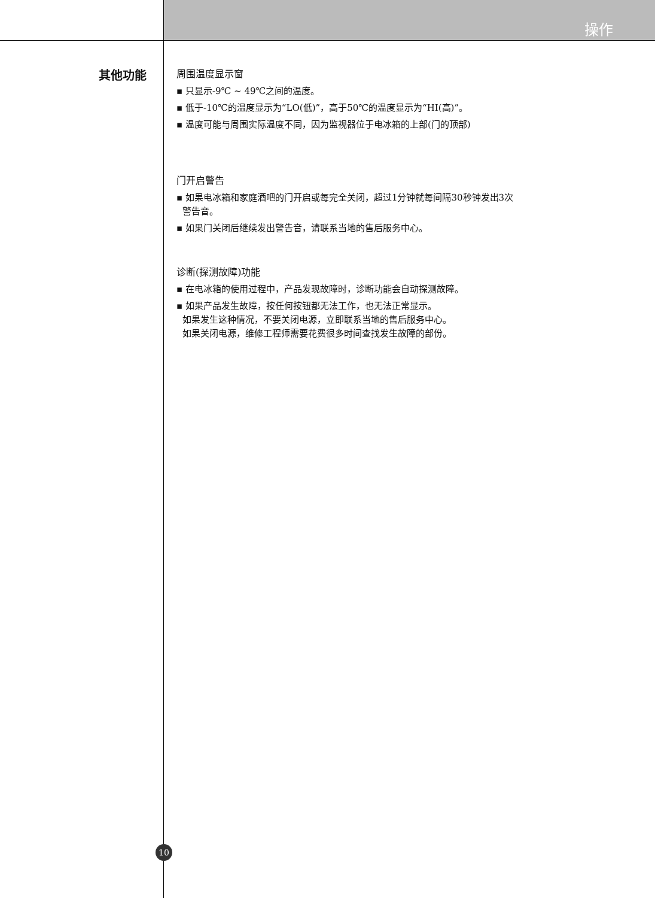操作
其他功能
周围温度显示窗
▪ 只显示-9℃ ~ 49℃之间的温度。
▪ 低于-10℃的温度显示为“LO(低)”，高于50℃的温度显示为“HI(高)”。
▪ 温度可能与周围实际温度不同，因为监视器位于电冰箱的上部(门的顶部)
门开启警告
▪ 如果电冰箱和家庭酒吧的门开启或每完全关闭，超过1分钟就每间隔30秒钟发出3次
警告音。
▪ 如果门关闭后继续发出警告音，请联系当地的售后服务中心。
诊断(探测故障)功能
▪ 在电冰箱的使用过程中，产品发现故障时，诊断功能会自动探测故障。
▪ 如果产品发生故障，按任何按钮都无法工作，也无法正常显示。
如果发生这种情况，不要关闭电源，立即联系当地的售后服务中心。
如果关闭电源，维修工程师需要花费很多时间查找发生故障的部份。
10